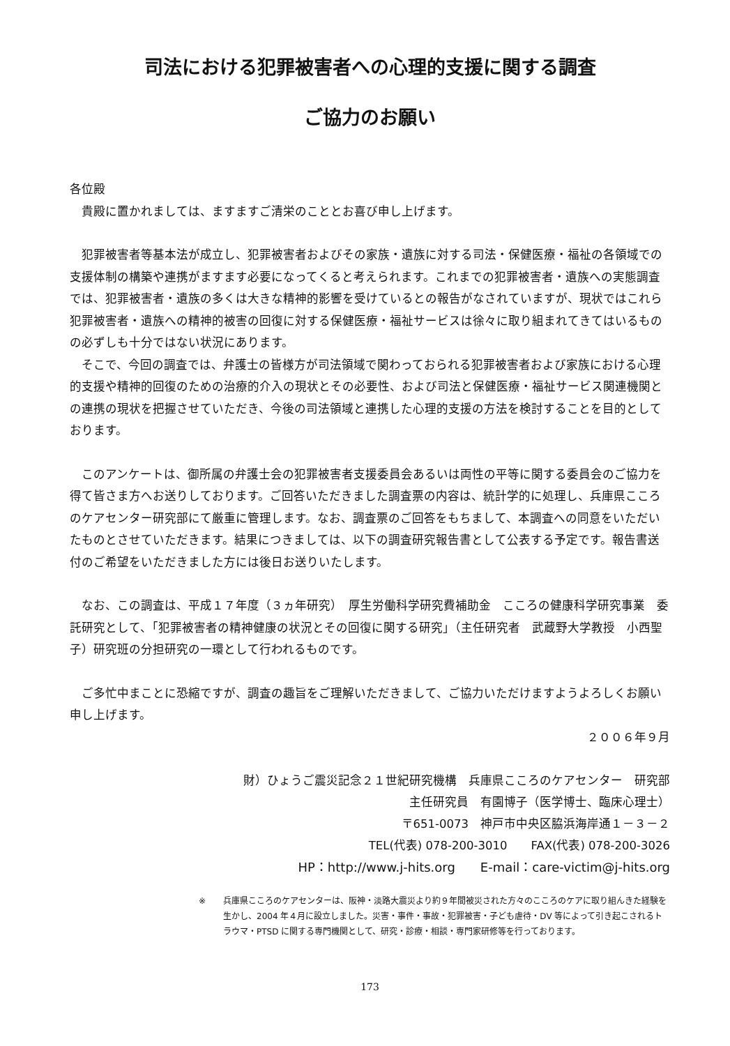司法における犯罪被害者への心理的支援に関する調査
ご協力のお願い
各位殿
　貴殿に置かれましては、ますますご清栄のこととお喜び申し上げます。
　犯罪被害者等基本法が成立し、犯罪被害者およびその家族・遺族に対する司法・保健医療・福祉の各領域での支援体制の構築や連携がますます必要になってくると考えられます。これまでの犯罪被害者・遺族への実態調査では、犯罪被害者・遺族の多くは大きな精神的影響を受けているとの報告がなされていますが、現状ではこれら犯罪被害者・遺族への精神的被害の回復に対する保健医療・福祉サービスは徐々に取り組まれてきてはいるものの必ずしも十分ではない状況にあります。
　そこで、今回の調査では、弁護士の皆様方が司法領域で関わっておられる犯罪被害者および家族における心理的支援や精神的回復のための治療的介入の現状とその必要性、および司法と保健医療・福祉サービス関連機関との連携の現状を把握させていただき、今後の司法領域と連携した心理的支援の方法を検討することを目的としております。
　このアンケートは、御所属の弁護士会の犯罪被害者支援委員会あるいは両性の平等に関する委員会のご協力を得て皆さま方へお送りしております。ご回答いただきました調査票の内容は、統計学的に処理し、兵庫県こころのケアセンター研究部にて厳重に管理します。なお、調査票のご回答をもちまして、本調査への同意をいただいたものとさせていただきます。結果につきましては、以下の調査研究報告書として公表する予定です。報告書送付のご希望をいただきました方には後日お送りいたします。
　なお、この調査は、平成１７年度（３ヵ年研究）　厚生労働科学研究費補助金　こころの健康科学研究事業　委託研究として、「犯罪被害者の精神健康の状況とその回復に関する研究」（主任研究者　武蔵野大学教授　小西聖子）研究班の分担研究の一環として行われるものです。
　ご多忙中まことに恐縮ですが、調査の趣旨をご理解いただきまして、ご協力いただけますようよろしくお願い申し上げます。
２００６年９月
財）ひょうご震災記念２１世紀研究機構　兵庫県こころのケアセンター　研究部
主任研究員　有園博子（医学博士、臨床心理士）
〒651-0073　神戸市中央区脇浜海岸通１－３－２
TEL(代表) 078-200-3010　　FAX(代表) 078-200-3026
HP：http://www.j-hits.org　　E-mail：care-victim@j-hits.org
※ 兵庫県こころのケアセンターは、阪神・淡路大震災より約９年間被災された方々のこころのケアに取り組んきた経験を生かし、2004 年４月に設立しました。災害・事件・事故・犯罪被害・子ども虐待・DV 等によって引き起こされるトラウマ・PTSD に関する専門機関として、研究・診療・相談・専門家研修等を行っております。
173